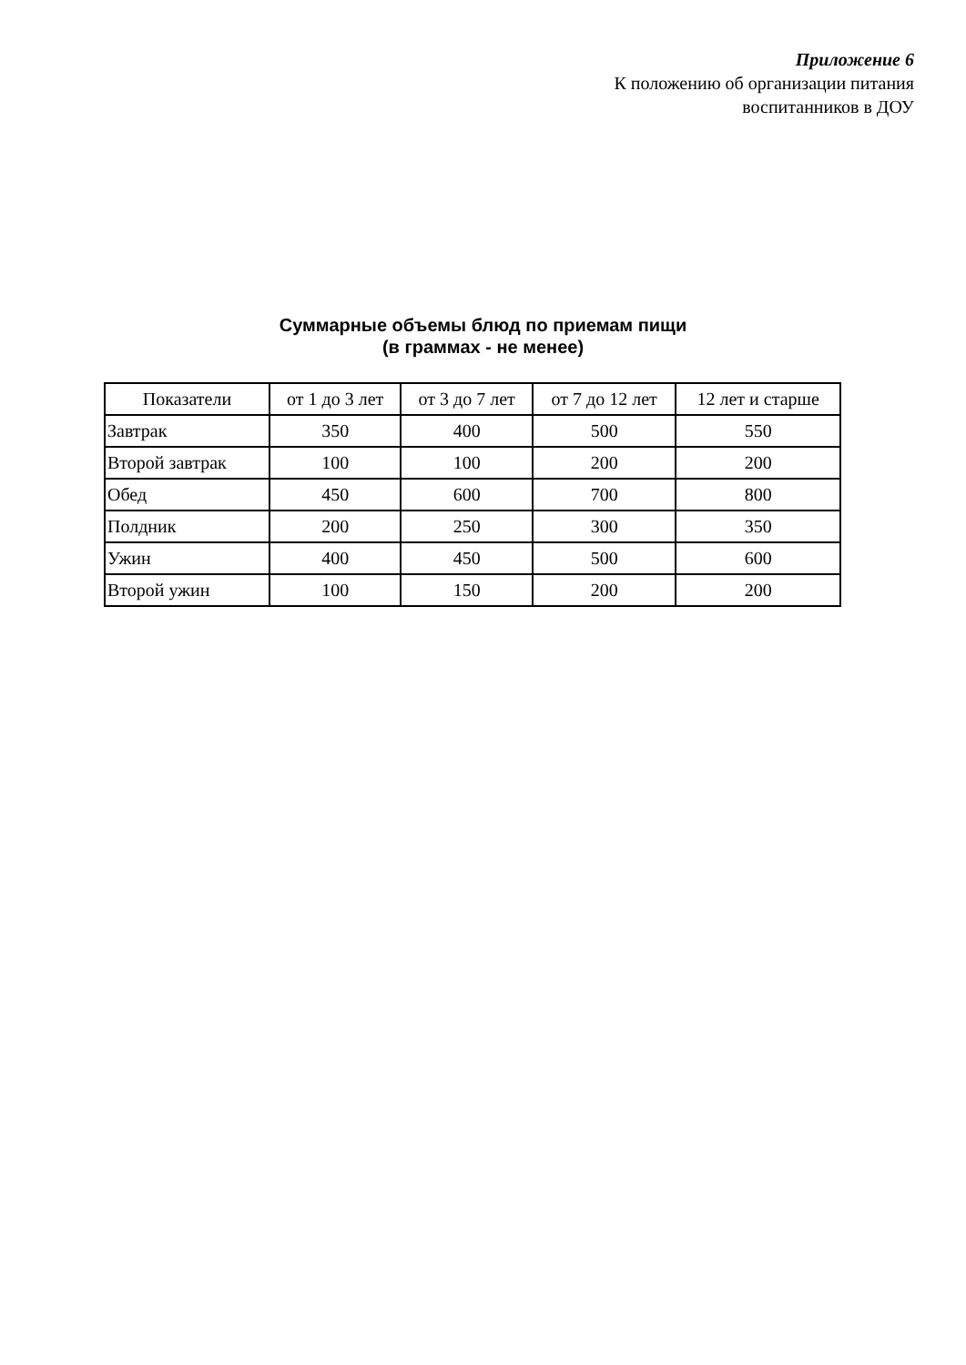Приложение 6
К положению об организации питания
воспитанников в ДОУ
Суммарные объемы блюд по приемам пищи
(в граммах - не менее)
| Показатели | от 1 до 3 лет | от 3 до 7 лет | от 7 до 12 лет | 12 лет и старше |
| --- | --- | --- | --- | --- |
| Завтрак | 350 | 400 | 500 | 550 |
| Второй завтрак | 100 | 100 | 200 | 200 |
| Обед | 450 | 600 | 700 | 800 |
| Полдник | 200 | 250 | 300 | 350 |
| Ужин | 400 | 450 | 500 | 600 |
| Второй ужин | 100 | 150 | 200 | 200 |